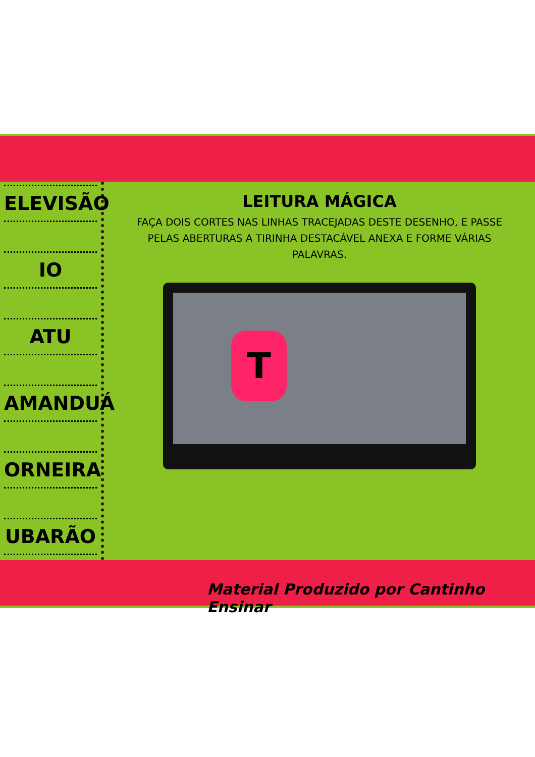ELEVISÃO
IO
ATU
AMANDUÁ
ORNEIRA
UBARÃO
LEITURA MÁGICA
FAÇA DOIS CORTES NAS LINHAS TRACEJADAS DESTE DESENHO, E PASSE PELAS ABERTURAS A TIRINHA DESTACÁVEL ANEXA E FORME VÁRIAS PALAVRAS.
T
Material Produzido por Cantinho Ensinar